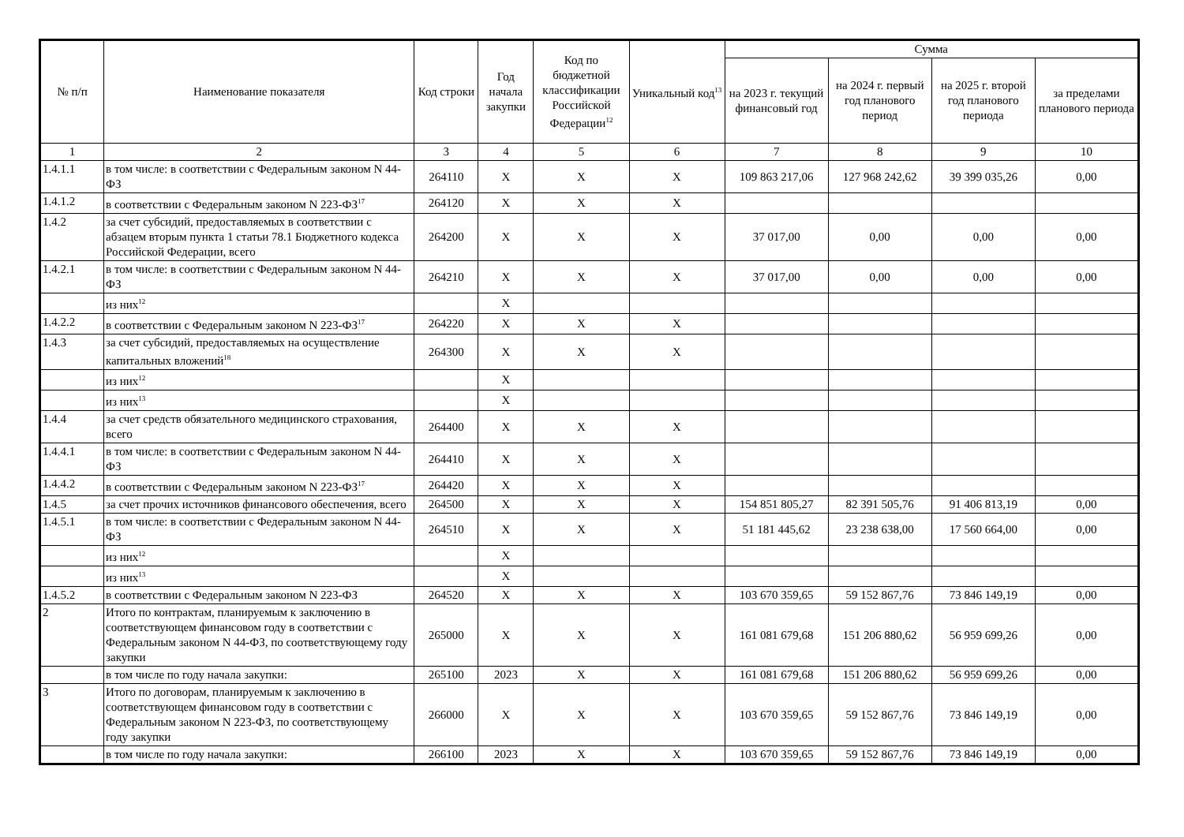| № п/п | Наименование показателя | Код строки | Год начала закупки | Код по бюджетной классификации Российской Федерации<sup>12</sup> | Уникальный код<sup>13</sup> | Сумма | | | |
| --- | --- | --- | --- | --- | --- | --- | --- | --- | --- |
| | | | | | | на 2023 г. текущий финансовый год | на 2024 г. первый год планового период | на 2025 г. второй год планового периода | за пределами планового периода |
| 1 | 2 | 3 | 4 | 5 | 6 | 7 | 8 | 9 | 10 |
| 1.4.1.1 | в том числе: в соответствии с Федеральным законом N 44-ФЗ | 264110 | X | X | X | 109 863 217,06 | 127 968 242,62 | 39 399 035,26 | 0,00 |
| 1.4.1.2 | в соответствии с Федеральным законом N 223-ФЗ<sup>17</sup> | 264120 | X | X | X | | | | |
| 1.4.2 | за счет субсидий, предоставляемых в соответствии с абзацем вторым пункта 1 статьи 78.1 Бюджетного кодекса Российской Федерации, всего | 264200 | X | X | X | 37 017,00 | 0,00 | 0,00 | 0,00 |
| 1.4.2.1 | в том числе: в соответствии с Федеральным законом N 44-ФЗ | 264210 | X | X | X | 37 017,00 | 0,00 | 0,00 | 0,00 |
| | из них<sup>12</sup> | | X | | | | | | |
| 1.4.2.2 | в соответствии с Федеральным законом N 223-ФЗ<sup>17</sup> | 264220 | X | X | X | | | | |
| 1.4.3 | за счет субсидий, предоставляемых на осуществление капитальных вложений<sup>18</sup> | 264300 | X | X | X | | | | |
| | из них<sup>12</sup> | | X | | | | | | |
| | из них<sup>13</sup> | | X | | | | | | |
| 1.4.4 | за счет средств обязательного медицинского страхования, всего | 264400 | X | X | X | | | | |
| 1.4.4.1 | в том числе: в соответствии с Федеральным законом N 44-ФЗ | 264410 | X | X | X | | | | |
| 1.4.4.2 | в соответствии с Федеральным законом N 223-ФЗ<sup>17</sup> | 264420 | X | X | X | | | | |
| 1.4.5 | за счет прочих источников финансового обеспечения, всего | 264500 | X | X | X | 154 851 805,27 | 82 391 505,76 | 91 406 813,19 | 0,00 |
| 1.4.5.1 | в том числе: в соответствии с Федеральным законом N 44-ФЗ | 264510 | X | X | X | 51 181 445,62 | 23 238 638,00 | 17 560 664,00 | 0,00 |
| | из них<sup>12</sup> | | X | | | | | | |
| | из них<sup>13</sup> | | X | | | | | | |
| 1.4.5.2 | в соответствии с Федеральным законом N 223-ФЗ | 264520 | X | X | X | 103 670 359,65 | 59 152 867,76 | 73 846 149,19 | 0,00 |
| 2 | Итого по контрактам, планируемым к заключению в соответствующем финансовом году в соответствии с Федеральным законом N 44-ФЗ, по соответствующему году закупки | 265000 | X | X | X | 161 081 679,68 | 151 206 880,62 | 56 959 699,26 | 0,00 |
| | в том числе по году начала закупки: | 265100 | 2023 | X | X | 161 081 679,68 | 151 206 880,62 | 56 959 699,26 | 0,00 |
| 3 | Итого по договорам, планируемым к заключению в соответствующем финансовом году в соответствии с Федеральным законом N 223-ФЗ, по соответствующему году закупки | 266000 | X | X | X | 103 670 359,65 | 59 152 867,76 | 73 846 149,19 | 0,00 |
| | в том числе по году начала закупки: | 266100 | 2023 | X | X | 103 670 359,65 | 59 152 867,76 | 73 846 149,19 | 0,00 |